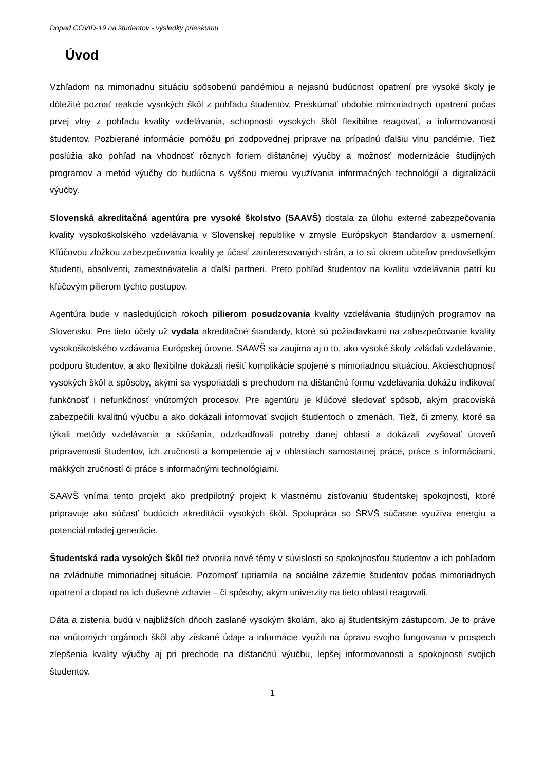Dopad COVID-19 na študentov - výsledky prieskumu
Úvod
Vzhľadom na mimoriadnu situáciu spôsobenú pandémiou a nejasnú budúcnosť opatrení pre vysoké školy je dôležité poznať reakcie vysokých škôl z pohľadu študentov. Preskúmať obdobie mimoriadnych opatrení počas prvej vlny z pohľadu kvality vzdelávania, schopnosti vysokých škôl flexibilne reagovať, a informovanosti študentov. Pozbierané informácie pomôžu pri zodpovednej príprave na prípadnú ďalšiu vlnu pandémie. Tiež poslúžia ako pohľad na vhodnosť rôznych foriem dištančnej výučby a možnosť modernizácie študijných programov a metód výučby do budúcna s vyššou mierou využívania informačných technológií a digitalizácii výučby.
Slovenská akreditačná agentúra pre vysoké školstvo (SAAVŠ) dostala za úlohu externé zabezpečovania kvality vysokoškolského vzdelávania v Slovenskej republike v zmysle Európskych štandardov a usmernení. Kľúčovou zložkou zabezpečovania kvality je účasť zainteresovaných strán, a to sú okrem učiteľov predovšetkým študenti, absolventi, zamestnávatelia a ďalší partneri. Preto pohľad študentov na kvalitu vzdelávania patrí ku kľúčovým pilierom týchto postupov.
Agentúra bude v nasledujúcich rokoch pilierom posudzovania kvality vzdelávania študijných programov na Slovensku. Pre tieto účely už vydala akreditačné štandardy, ktoré sú požiadavkami na zabezpečovanie kvality vysokoškolského vzdávania Európskej úrovne. SAAVŠ sa zaujíma aj o to, ako vysoké školy zvládali vzdelávanie, podporu študentov, a ako flexibilne dokázali riešiť komplikácie spojené s mimoriadnou situáciou. Akcieschopnosť vysokých škôl a spôsoby, akými sa vysporiadali s prechodom na dištančnú formu vzdelávania dokážu indikovať funkčnosť i nefunkčnosť vnútorných procesov. Pre agentúru je kľúčové sledovať spôsob, akým pracoviská zabezpečili kvalitnú výučbu a ako dokázali informovať svojich študentoch o zmenách. Tiež, či zmeny, ktoré sa týkali metódy vzdelávania a skúšania, odzrkadľovali potreby danej oblasti a dokázali zvyšovať úroveň pripravenosti študentov, ich zručnosti a kompetencie aj v oblastiach samostatnej práce, práce s informáciami, mäkkých zručností či práce s informačnými technológiami.
SAAVŠ vníma tento projekt ako predpilotný projekt k vlastnému zisťovaniu študentskej spokojnosti, ktoré pripravuje ako súčasť budúcich akreditácií vysokých škôl. Spolupráca so ŠRVŠ súčasne využíva energiu a potenciál mladej generácie.
Študentská rada vysokých škôl tiež otvorila nové témy v súvislosti so spokojnosťou študentov a ich pohľadom na zvládnutie mimoriadnej situácie. Pozornosť upriamila na sociálne zázemie študentov počas mimoriadnych opatrení a dopad na ich duševné zdravie – či spôsoby, akým univerzity na tieto oblasti reagovali.
Dáta a zistenia budú v najbližších dňoch zaslané vysokým školám, ako aj študentským zástupcom. Je to práve na vnútorných orgánoch škôl aby získané údaje a informácie využili na úpravu svojho fungovania v prospech zlepšenia kvality výučby aj pri prechode na dištančnú výučbu, lepšej informovanosti a spokojnosti svojich študentov.
1